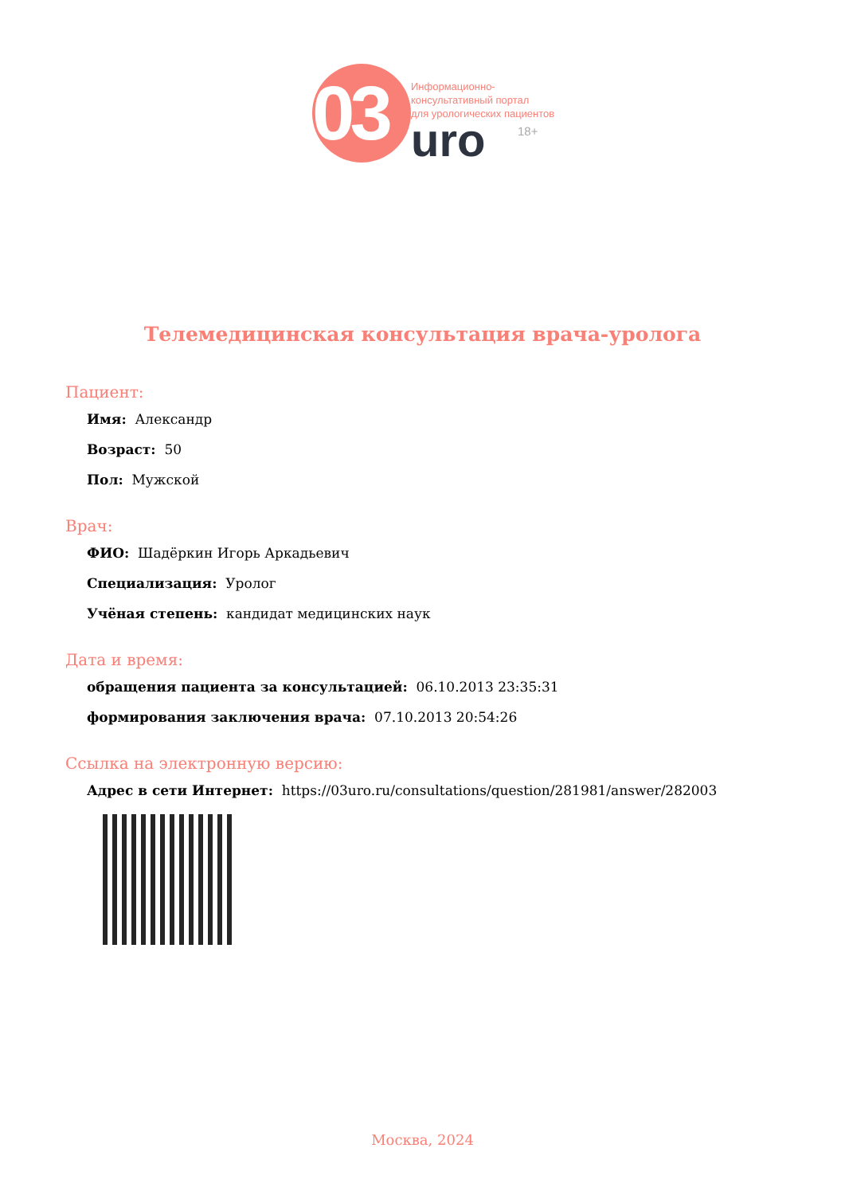03
Информационно-
консультативный портал
для урологических пациентов
uro 18+
Телемедицинская консультация врача-уролога
Пациент:
Имя: Александр
Возраст: 50
Пол: Мужской
Врач:
ФИО: Шадёркин Игорь Аркадьевич
Специализация: Уролог
Учёная степень: кандидат медицинских наук
Дата и время:
обращения пациента за консультацией: 06.10.2013 23:35:31
формирования заключения врача: 07.10.2013 20:54:26
Ссылка на электронную версию:
Адрес в сети Интернет: https://03uro.ru/consultations/question/281981/answer/282003
Москва, 2024